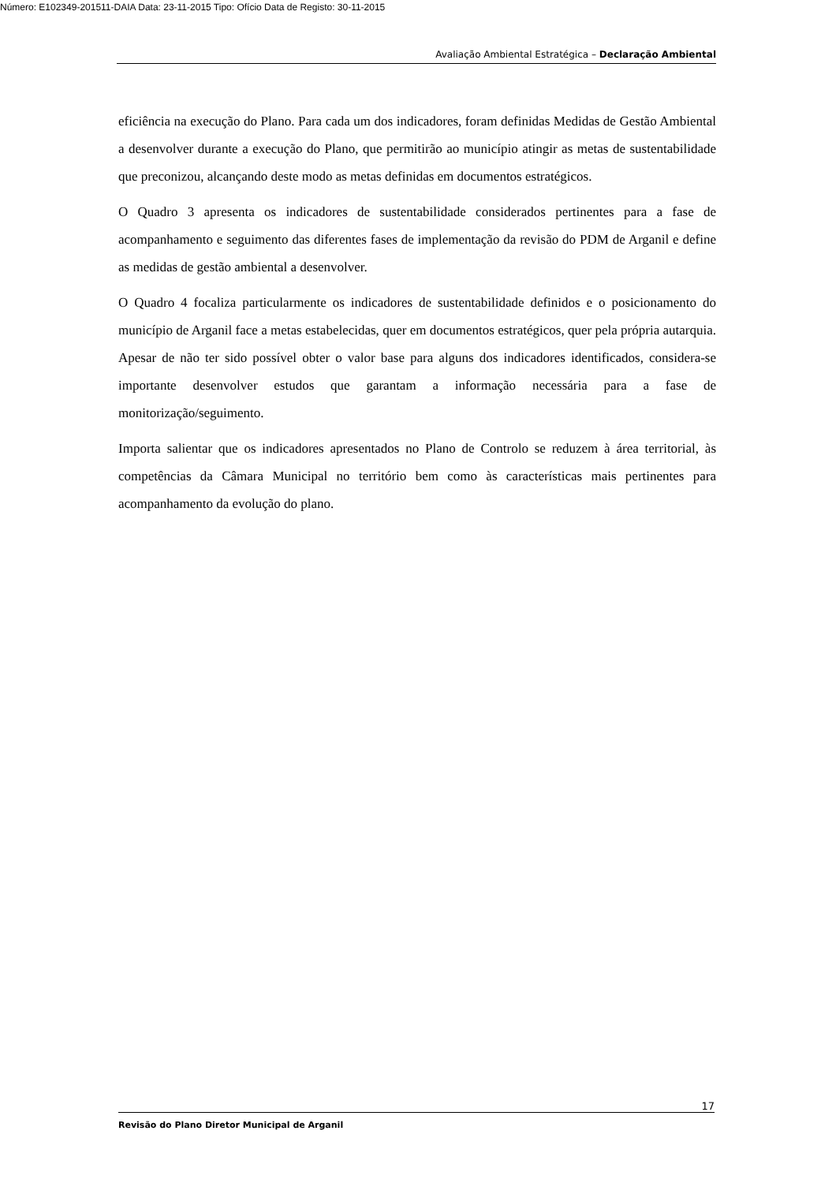Número: E102349-201511-DAIA Data: 23-11-2015 Tipo: Ofício Data de Registo: 30-11-2015
Avaliação Ambiental Estratégica – Declaração Ambiental
eficiência na execução do Plano. Para cada um dos indicadores, foram definidas Medidas de Gestão Ambiental a desenvolver durante a execução do Plano, que permitirão ao município atingir as metas de sustentabilidade que preconizou, alcançando deste modo as metas definidas em documentos estratégicos.
O Quadro 3 apresenta os indicadores de sustentabilidade considerados pertinentes para a fase de acompanhamento e seguimento das diferentes fases de implementação da revisão do PDM de Arganil e define as medidas de gestão ambiental a desenvolver.
O Quadro 4 focaliza particularmente os indicadores de sustentabilidade definidos e o posicionamento do município de Arganil face a metas estabelecidas, quer em documentos estratégicos, quer pela própria autarquia. Apesar de não ter sido possível obter o valor base para alguns dos indicadores identificados, considera-se importante desenvolver estudos que garantam a informação necessária para a fase de monitorização/seguimento.
Importa salientar que os indicadores apresentados no Plano de Controlo se reduzem à área territorial, às competências da Câmara Municipal no território bem como às características mais pertinentes para acompanhamento da evolução do plano.
17
Revisão do Plano Diretor Municipal de Arganil